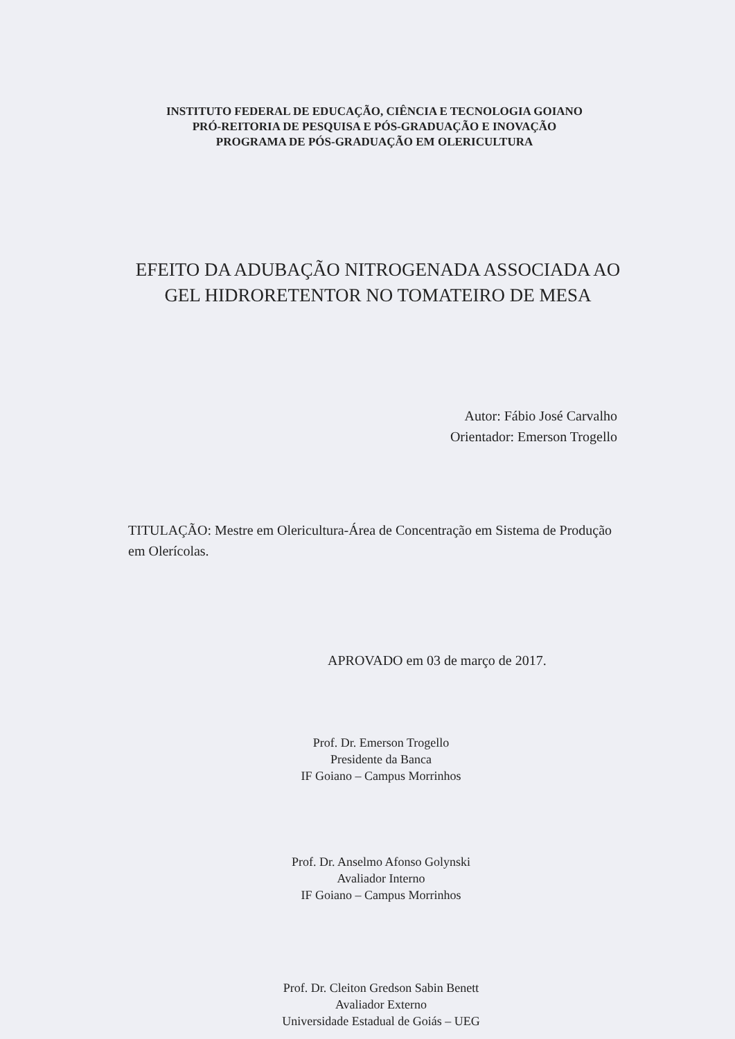INSTITUTO FEDERAL DE EDUCAÇÃO, CIÊNCIA E TECNOLOGIA GOIANO
PRÓ-REITORIA DE PESQUISA E PÓS-GRADUAÇÃO E INOVAÇÃO
PROGRAMA DE PÓS-GRADUAÇÃO EM OLERICULTURA
EFEITO DA ADUBAÇÃO NITROGENADA ASSOCIADA AO
GEL HIDRORETENTOR NO TOMATEIRO DE MESA
Autor: Fábio José Carvalho
Orientador: Emerson Trogello
TITULAÇÃO: Mestre em Olericultura-Área de Concentração em Sistema de Produção em Olerícolas.
APROVADO em 03 de março de 2017.
Prof. Dr. Emerson Trogello
Presidente da Banca
IF Goiano – Campus Morrinhos
Prof. Dr. Anselmo Afonso Golynski
Avaliador Interno
IF Goiano – Campus Morrinhos
Prof. Dr. Cleiton Gredson Sabin Benett
Avaliador Externo
Universidade Estadual de Goiás – UEG